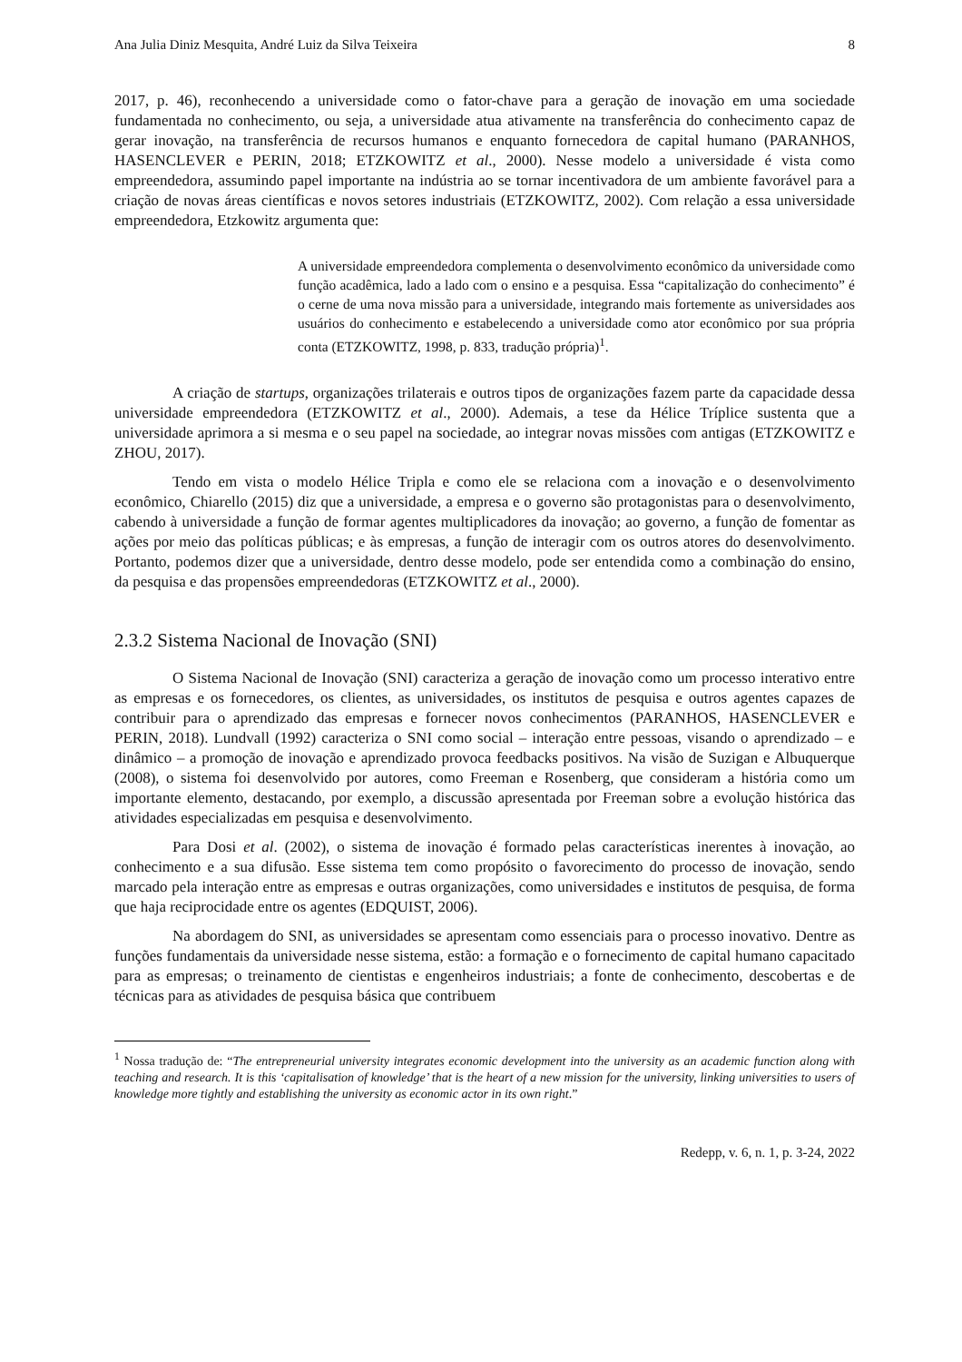Ana Julia Diniz Mesquita, André Luiz da Silva Teixeira 8
2017, p. 46), reconhecendo a universidade como o fator-chave para a geração de inovação em uma sociedade fundamentada no conhecimento, ou seja, a universidade atua ativamente na transferência do conhecimento capaz de gerar inovação, na transferência de recursos humanos e enquanto fornecedora de capital humano (PARANHOS, HASENCLEVER e PERIN, 2018; ETZKOWITZ et al., 2000). Nesse modelo a universidade é vista como empreendedora, assumindo papel importante na indústria ao se tornar incentivadora de um ambiente favorável para a criação de novas áreas científicas e novos setores industriais (ETZKOWITZ, 2002). Com relação a essa universidade empreendedora, Etzkowitz argumenta que:
A universidade empreendedora complementa o desenvolvimento econômico da universidade como função acadêmica, lado a lado com o ensino e a pesquisa. Essa “capitalização do conhecimento” é o cerne de uma nova missão para a universidade, integrando mais fortemente as universidades aos usuários do conhecimento e estabelecendo a universidade como ator econômico por sua própria conta (ETZKOWITZ, 1998, p. 833, tradução própria)<sup>1</sup>.
A criação de startups, organizações trilaterais e outros tipos de organizações fazem parte da capacidade dessa universidade empreendedora (ETZKOWITZ et al., 2000). Ademais, a tese da Hélice Tríplice sustenta que a universidade aprimora a si mesma e o seu papel na sociedade, ao integrar novas missões com antigas (ETZKOWITZ e ZHOU, 2017).
Tendo em vista o modelo Hélice Tripla e como ele se relaciona com a inovação e o desenvolvimento econômico, Chiarello (2015) diz que a universidade, a empresa e o governo são protagonistas para o desenvolvimento, cabendo à universidade a função de formar agentes multiplicadores da inovação; ao governo, a função de fomentar as ações por meio das políticas públicas; e às empresas, a função de interagir com os outros atores do desenvolvimento. Portanto, podemos dizer que a universidade, dentro desse modelo, pode ser entendida como a combinação do ensino, da pesquisa e das propensões empreendedoras (ETZKOWITZ et al., 2000).
2.3.2 Sistema Nacional de Inovação (SNI)
O Sistema Nacional de Inovação (SNI) caracteriza a geração de inovação como um processo interativo entre as empresas e os fornecedores, os clientes, as universidades, os institutos de pesquisa e outros agentes capazes de contribuir para o aprendizado das empresas e fornecer novos conhecimentos (PARANHOS, HASENCLEVER e PERIN, 2018). Lundvall (1992) caracteriza o SNI como social – interação entre pessoas, visando o aprendizado – e dinâmico – a promoção de inovação e aprendizado provoca feedbacks positivos. Na visão de Suzigan e Albuquerque (2008), o sistema foi desenvolvido por autores, como Freeman e Rosenberg, que consideram a história como um importante elemento, destacando, por exemplo, a discussão apresentada por Freeman sobre a evolução histórica das atividades especializadas em pesquisa e desenvolvimento.
Para Dosi et al. (2002), o sistema de inovação é formado pelas características inerentes à inovação, ao conhecimento e a sua difusão. Esse sistema tem como propósito o favorecimento do processo de inovação, sendo marcado pela interação entre as empresas e outras organizações, como universidades e institutos de pesquisa, de forma que haja reciprocidade entre os agentes (EDQUIST, 2006).
Na abordagem do SNI, as universidades se apresentam como essenciais para o processo inovativo. Dentre as funções fundamentais da universidade nesse sistema, estão: a formação e o fornecimento de capital humano capacitado para as empresas; o treinamento de cientistas e engenheiros industriais; a fonte de conhecimento, descobertas e de técnicas para as atividades de pesquisa básica que contribuem
<sup>1</sup> Nossa tradução de: “The entrepreneurial university integrates economic development into the university as an academic function along with teaching and research. It is this ‘capitalisation of knowledge’ that is the heart of a new mission for the university, linking universities to users of knowledge more tightly and establishing the university as economic actor in its own right.”
Redepp, v. 6, n. 1, p. 3-24, 2022